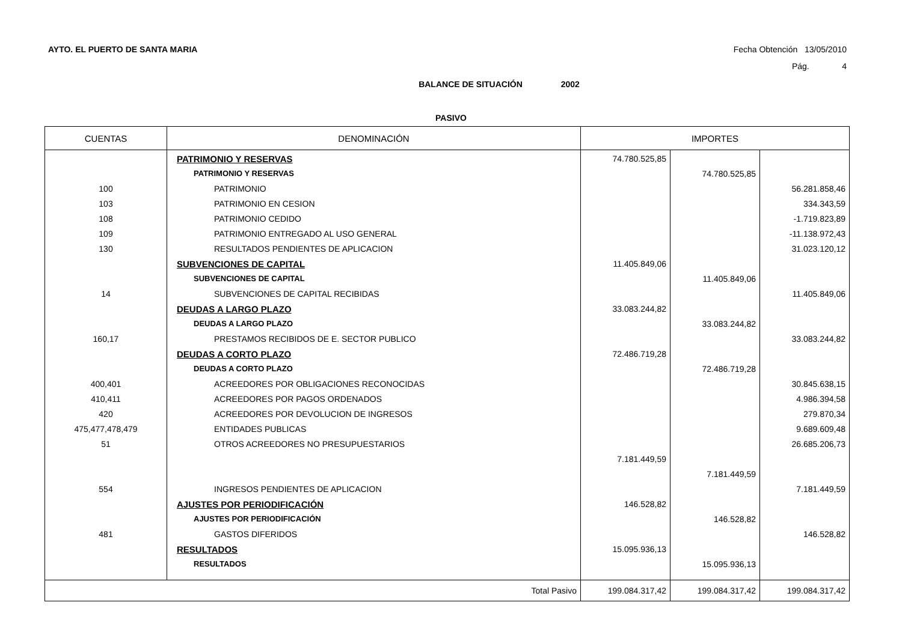AYTO. EL PUERTO DE SANTA MARIA Fecha Obtención 13/05/2010
Pág. 4
BALANCE DE SITUACIÓN 2002
PASIVO
| CUENTAS | DENOMINACIÓN | IMPORTES | | |
| --- | --- | --- | --- | --- |
| | PATRIMONIO Y RESERVAS | 74.780.525,85 | | |
| | PATRIMONIO Y RESERVAS | | 74.780.525,85 | |
| 100 | PATRIMONIO | | | 56.281.858,46 |
| 103 | PATRIMONIO EN CESION | | | 334.343,59 |
| 108 | PATRIMONIO CEDIDO | | | -1.719.823,89 |
| 109 | PATRIMONIO ENTREGADO AL USO GENERAL | | | -11.138.972,43 |
| 130 | RESULTADOS PENDIENTES DE APLICACION | | | 31.023.120,12 |
| | SUBVENCIONES DE CAPITAL | 11.405.849,06 | | |
| | SUBVENCIONES DE CAPITAL | | 11.405.849,06 | |
| 14 | SUBVENCIONES DE CAPITAL RECIBIDAS | | | 11.405.849,06 |
| | DEUDAS A LARGO PLAZO | 33.083.244,82 | | |
| | DEUDAS A LARGO PLAZO | | 33.083.244,82 | |
| 160,17 | PRESTAMOS RECIBIDOS DE E. SECTOR PUBLICO | | | 33.083.244,82 |
| | DEUDAS A CORTO PLAZO | 72.486.719,28 | | |
| | DEUDAS A CORTO PLAZO | | 72.486.719,28 | |
| 400,401 | ACREEDORES POR OBLIGACIONES RECONOCIDAS | | | 30.845.638,15 |
| 410,411 | ACREEDORES POR PAGOS ORDENADOS | | | 4.986.394,58 |
| 420 | ACREEDORES POR DEVOLUCION DE INGRESOS | | | 279.870,34 |
| 475,477,478,479 | ENTIDADES PUBLICAS | | | 9.689.609,48 |
| 51 | OTROS ACREEDORES NO PRESUPUESTARIOS | | | 26.685.206,73 |
| | | 7.181.449,59 | | |
| | | | 7.181.449,59 | |
| 554 | INGRESOS PENDIENTES DE APLICACION | | | 7.181.449,59 |
| | AJUSTES POR PERIODIFICACIÓN | 146.528,82 | | |
| | AJUSTES POR PERIODIFICACIÓN | | 146.528,82 | |
| 481 | GASTOS DIFERIDOS | | | 146.528,82 |
| | RESULTADOS | 15.095.936,13 | | |
| | RESULTADOS | | 15.095.936,13 | |
| Total Pasivo | | 199.084.317,42 | 199.084.317,42 | 199.084.317,42 |